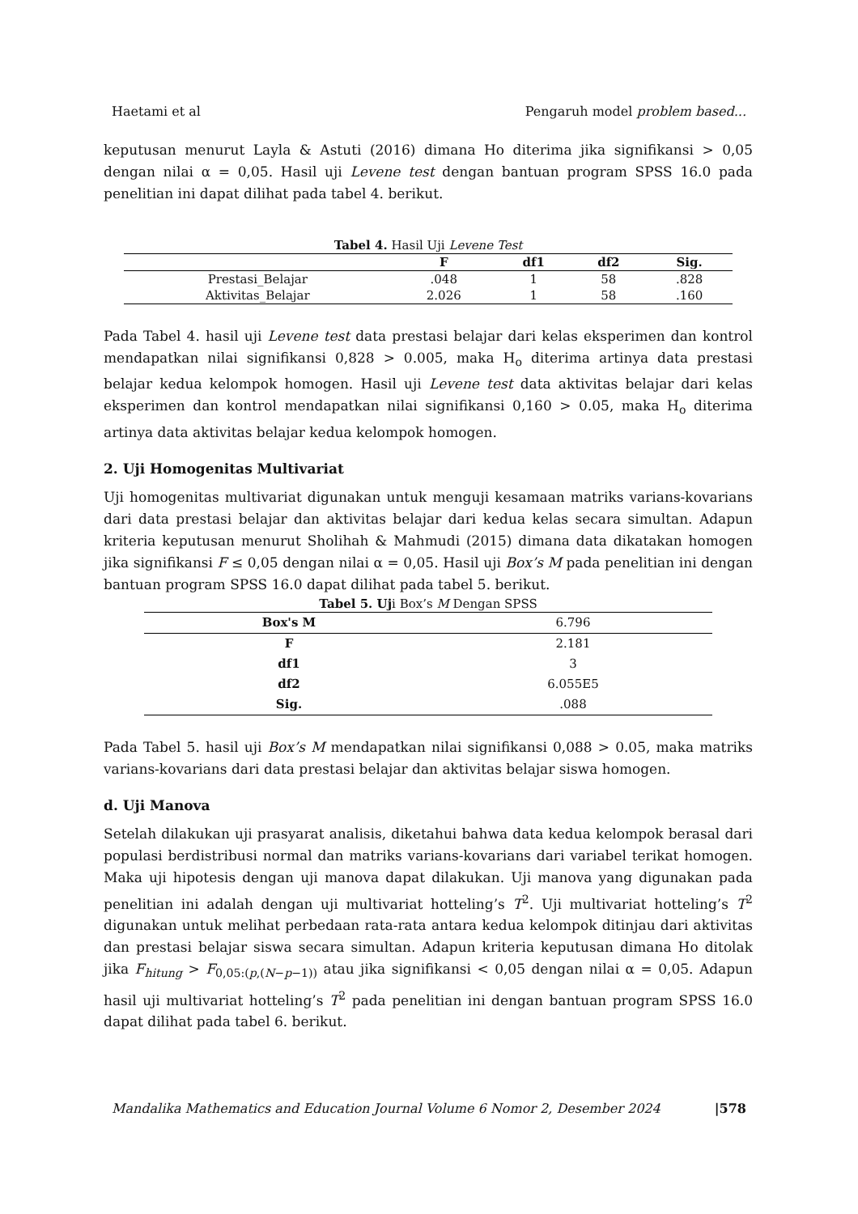Haetami et al Pengaruh model problem based...
keputusan menurut Layla & Astuti (2016) dimana Ho diterima jika signifikansi > 0,05 dengan nilai α = 0,05. Hasil uji Levene test dengan bantuan program SPSS 16.0 pada penelitian ini dapat dilihat pada tabel 4. berikut.
Tabel 4. Hasil Uji Levene Test
| | F | df1 | df2 | Sig. |
| --- | --- | --- | --- | --- |
| Prestasi_Belajar | .048 | 1 | 58 | .828 |
| Aktivitas_Belajar | 2.026 | 1 | 58 | .160 |
Pada Tabel 4. hasil uji Levene test data prestasi belajar dari kelas eksperimen dan kontrol mendapatkan nilai signifikansi 0,828 > 0.005, maka H<sub>o</sub> diterima artinya data prestasi belajar kedua kelompok homogen. Hasil uji Levene test data aktivitas belajar dari kelas eksperimen dan kontrol mendapatkan nilai signifikansi 0,160 > 0.05, maka H<sub>o</sub> diterima artinya data aktivitas belajar kedua kelompok homogen.
2. Uji Homogenitas Multivariat
Uji homogenitas multivariat digunakan untuk menguji kesamaan matriks varians-kovarians dari data prestasi belajar dan aktivitas belajar dari kedua kelas secara simultan. Adapun kriteria keputusan menurut Sholihah & Mahmudi (2015) dimana data dikatakan homogen jika signifikansi F ≤ 0,05 dengan nilai α = 0,05. Hasil uji Box’s M pada penelitian ini dengan bantuan program SPSS 16.0 dapat dilihat pada tabel 5. berikut.
Tabel 5. Uji Box’s M Dengan SPSS
| Box's M | 6.796 |
| F | 2.181 |
| df1 | 3 |
| df2 | 6.055E5 |
| Sig. | .088 |
Pada Tabel 5. hasil uji Box’s M mendapatkan nilai signifikansi 0,088 > 0.05, maka matriks varians-kovarians dari data prestasi belajar dan aktivitas belajar siswa homogen.
d. Uji Manova
Setelah dilakukan uji prasyarat analisis, diketahui bahwa data kedua kelompok berasal dari populasi berdistribusi normal dan matriks varians-kovarians dari variabel terikat homogen. Maka uji hipotesis dengan uji manova dapat dilakukan. Uji manova yang digunakan pada penelitian ini adalah dengan uji multivariat hotteling’s T<sup>2</sup>. Uji multivariat hotteling’s T<sup>2</sup> digunakan untuk melihat perbedaan rata-rata antara kedua kelompok ditinjau dari aktivitas dan prestasi belajar siswa secara simultan. Adapun kriteria keputusan dimana Ho ditolak jika F<sub>hitung</sub> > F<sub>0,05:(p,(N−p−1))</sub> atau jika signifikansi < 0,05 dengan nilai α = 0,05. Adapun hasil uji multivariat hotteling’s T<sup>2</sup> pada penelitian ini dengan bantuan program SPSS 16.0 dapat dilihat pada tabel 6. berikut.
Mandalika Mathematics and Education Journal Volume 6 Nomor 2, Desember 2024 |578